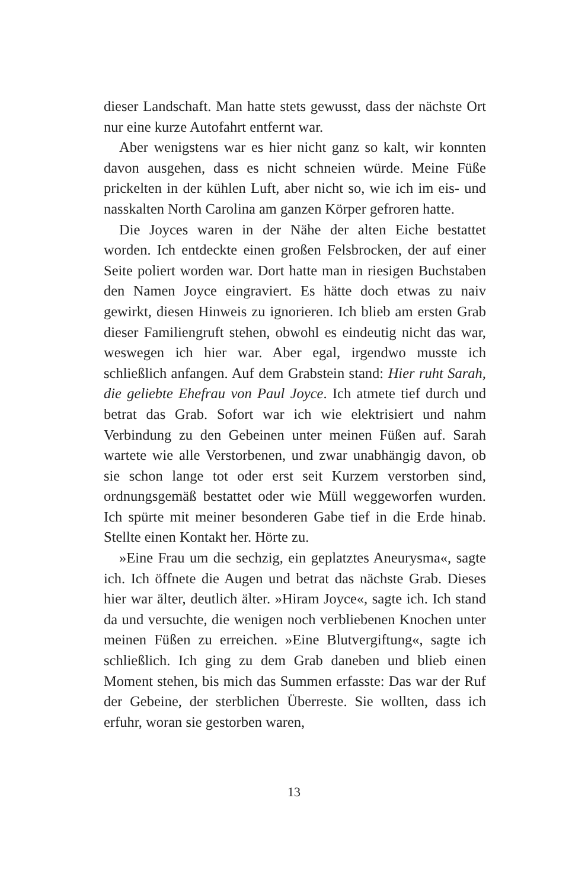dieser Landschaft. Man hatte stets gewusst, dass der nächste Ort nur eine kurze Autofahrt entfernt war.
Aber wenigstens war es hier nicht ganz so kalt, wir konnten davon ausgehen, dass es nicht schneien würde. Meine Füße prickelten in der kühlen Luft, aber nicht so, wie ich im eis- und nasskalten North Carolina am ganzen Körper gefroren hatte.
Die Joyces waren in der Nähe der alten Eiche bestattet worden. Ich entdeckte einen großen Felsbrocken, der auf einer Seite poliert worden war. Dort hatte man in riesigen Buchstaben den Namen Joyce eingraviert. Es hätte doch etwas zu naiv gewirkt, diesen Hinweis zu ignorieren. Ich blieb am ersten Grab dieser Familiengruft stehen, obwohl es eindeutig nicht das war, weswegen ich hier war. Aber egal, irgendwo musste ich schließlich anfangen. Auf dem Grabstein stand: Hier ruht Sarah, die geliebte Ehefrau von Paul Joyce. Ich atmete tief durch und betrat das Grab. Sofort war ich wie elektrisiert und nahm Verbindung zu den Gebeinen unter meinen Füßen auf. Sarah wartete wie alle Verstorbenen, und zwar unabhängig davon, ob sie schon lange tot oder erst seit Kurzem verstorben sind, ordnungsgemäß bestattet oder wie Müll weggeworfen wurden. Ich spürte mit meiner besonderen Gabe tief in die Erde hinab. Stellte einen Kontakt her. Hörte zu.
»Eine Frau um die sechzig, ein geplatztes Aneurysma«, sagte ich. Ich öffnete die Augen und betrat das nächste Grab. Dieses hier war älter, deutlich älter. »Hiram Joyce«, sagte ich. Ich stand da und versuchte, die wenigen noch verbliebenen Knochen unter meinen Füßen zu erreichen. »Eine Blutvergiftung«, sagte ich schließlich. Ich ging zu dem Grab daneben und blieb einen Moment stehen, bis mich das Summen erfasste: Das war der Ruf der Gebeine, der sterblichen Überreste. Sie wollten, dass ich erfuhr, woran sie gestorben waren,
13